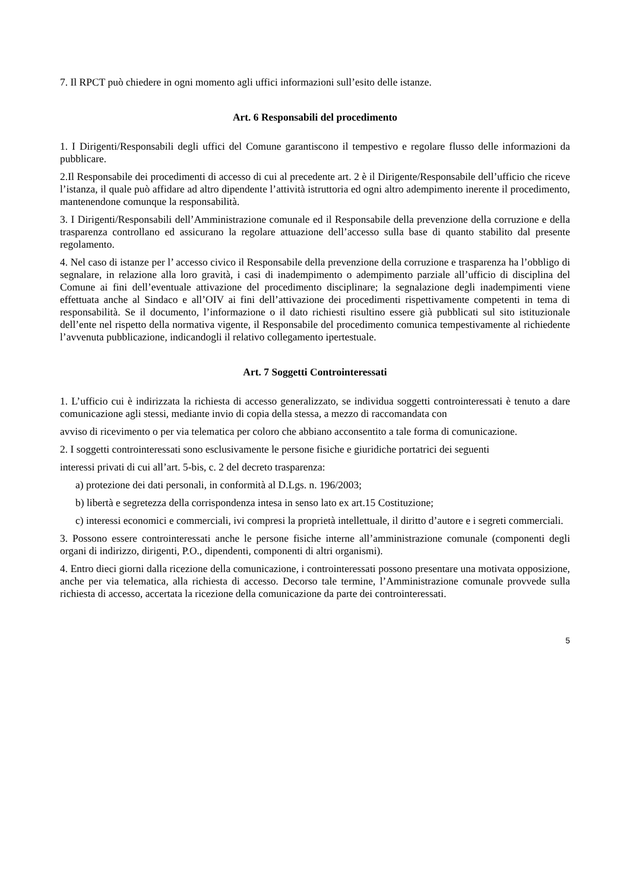7. Il RPCT può chiedere in ogni momento agli uffici informazioni sull’esito delle istanze.
Art. 6 Responsabili del procedimento
1. I Dirigenti/Responsabili degli uffici del Comune garantiscono il tempestivo e regolare flusso delle informazioni da pubblicare.
2.Il Responsabile dei procedimenti di accesso di cui al precedente art. 2 è il Dirigente/Responsabile dell’ufficio che riceve l’istanza, il quale può affidare ad altro dipendente l’attività istruttoria ed ogni altro adempimento inerente il procedimento, mantenendone comunque la responsabilità.
3. I Dirigenti/Responsabili dell’Amministrazione comunale ed il Responsabile della prevenzione della corruzione e della trasparenza controllano ed assicurano la regolare attuazione dell’accesso sulla base di quanto stabilito dal presente regolamento.
4. Nel caso di istanze per l’ accesso civico il Responsabile della prevenzione della corruzione e trasparenza ha l’obbligo di segnalare, in relazione alla loro gravità, i casi di inadempimento o adempimento parziale all’ufficio di disciplina del Comune ai fini dell’eventuale attivazione del procedimento disciplinare; la segnalazione degli inadempimenti viene effettuata anche al Sindaco e all’OIV ai fini dell’attivazione dei procedimenti rispettivamente competenti in tema di responsabilità. Se il documento, l’informazione o il dato richiesti risultino essere già pubblicati sul sito istituzionale dell’ente nel rispetto della normativa vigente, il Responsabile del procedimento comunica tempestivamente al richiedente l’avvenuta pubblicazione, indicandogli il relativo collegamento ipertestuale.
Art. 7 Soggetti Controinteressati
1. L’ufficio cui è indirizzata la richiesta di accesso generalizzato, se individua soggetti controinteressati è tenuto a dare comunicazione agli stessi, mediante invio di copia della stessa, a mezzo di raccomandata con
avviso di ricevimento o per via telematica per coloro che abbiano acconsentito a tale forma di comunicazione.
2. I soggetti controinteressati sono esclusivamente le persone fisiche e giuridiche portatrici dei seguenti
interessi privati di cui all’art. 5-bis, c. 2 del decreto trasparenza:
a) protezione dei dati personali, in conformità al D.Lgs. n. 196/2003;
b) libertà e segretezza della corrispondenza intesa in senso lato ex art.15 Costituzione;
c) interessi economici e commerciali, ivi compresi la proprietà intellettuale, il diritto d’autore e i segreti commerciali.
3. Possono essere controinteressati anche le persone fisiche interne all’amministrazione comunale (componenti degli organi di indirizzo, dirigenti, P.O., dipendenti, componenti di altri organismi).
4. Entro dieci giorni dalla ricezione della comunicazione, i controinteressati possono presentare una motivata opposizione, anche per via telematica, alla richiesta di accesso. Decorso tale termine, l’Amministrazione comunale provvede sulla richiesta di accesso, accertata la ricezione della comunicazione da parte dei controinteressati.
5